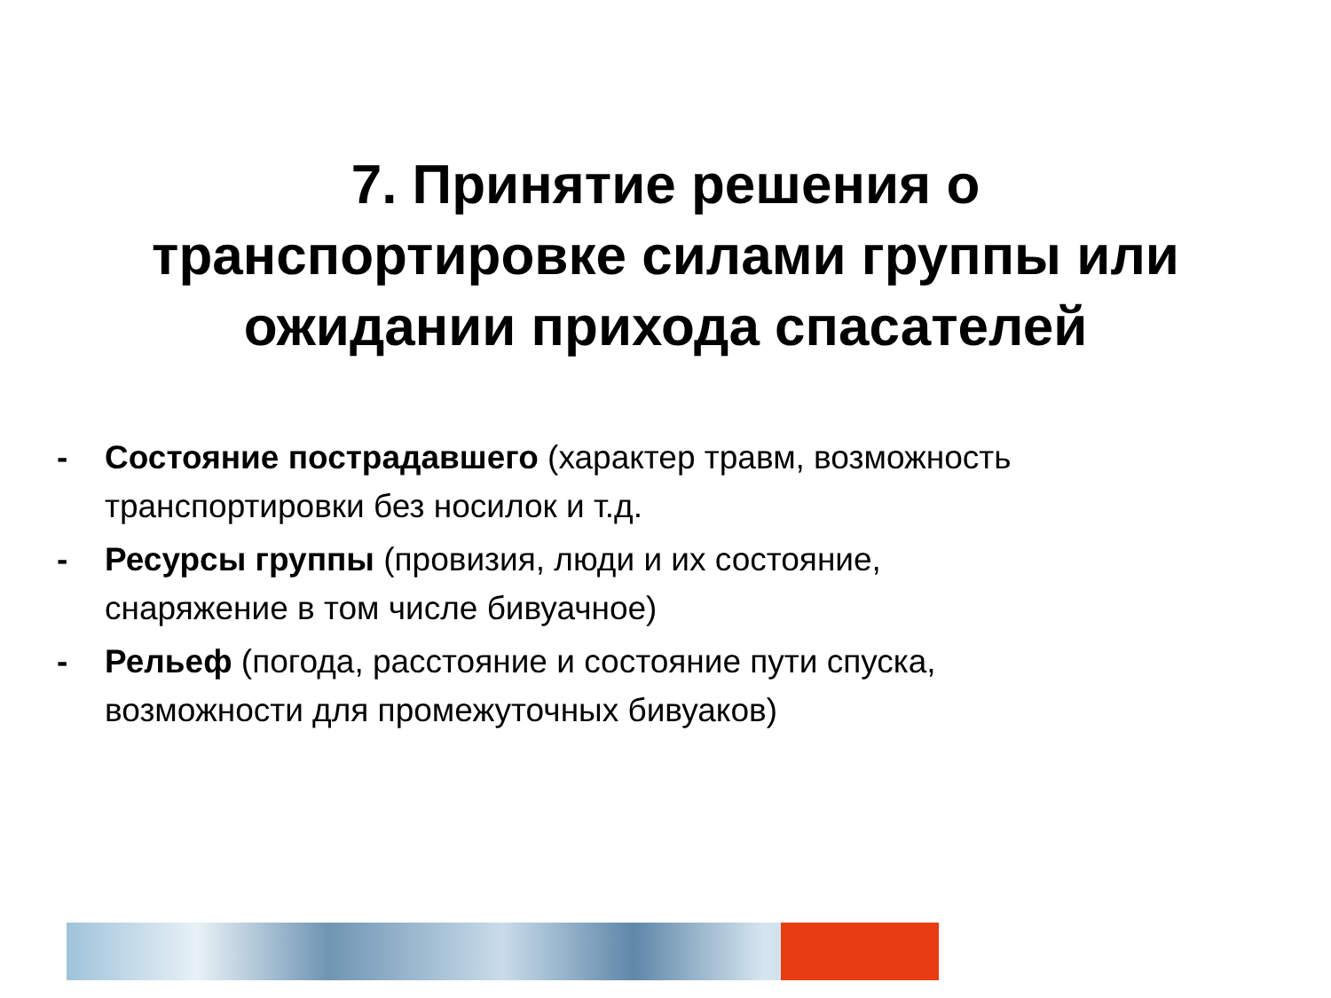7. Принятие решения о
транспортировке силами группы или
ожидании прихода спасателей
- Состояние пострадавшего (характер травм, возможность транспортировки без носилок и т.д.
- Ресурсы группы (провизия, люди и их состояние, снаряжение в том числе бивуачное)
- Рельеф (погода, расстояние и состояние пути спуска, возможности для промежуточных бивуаков)